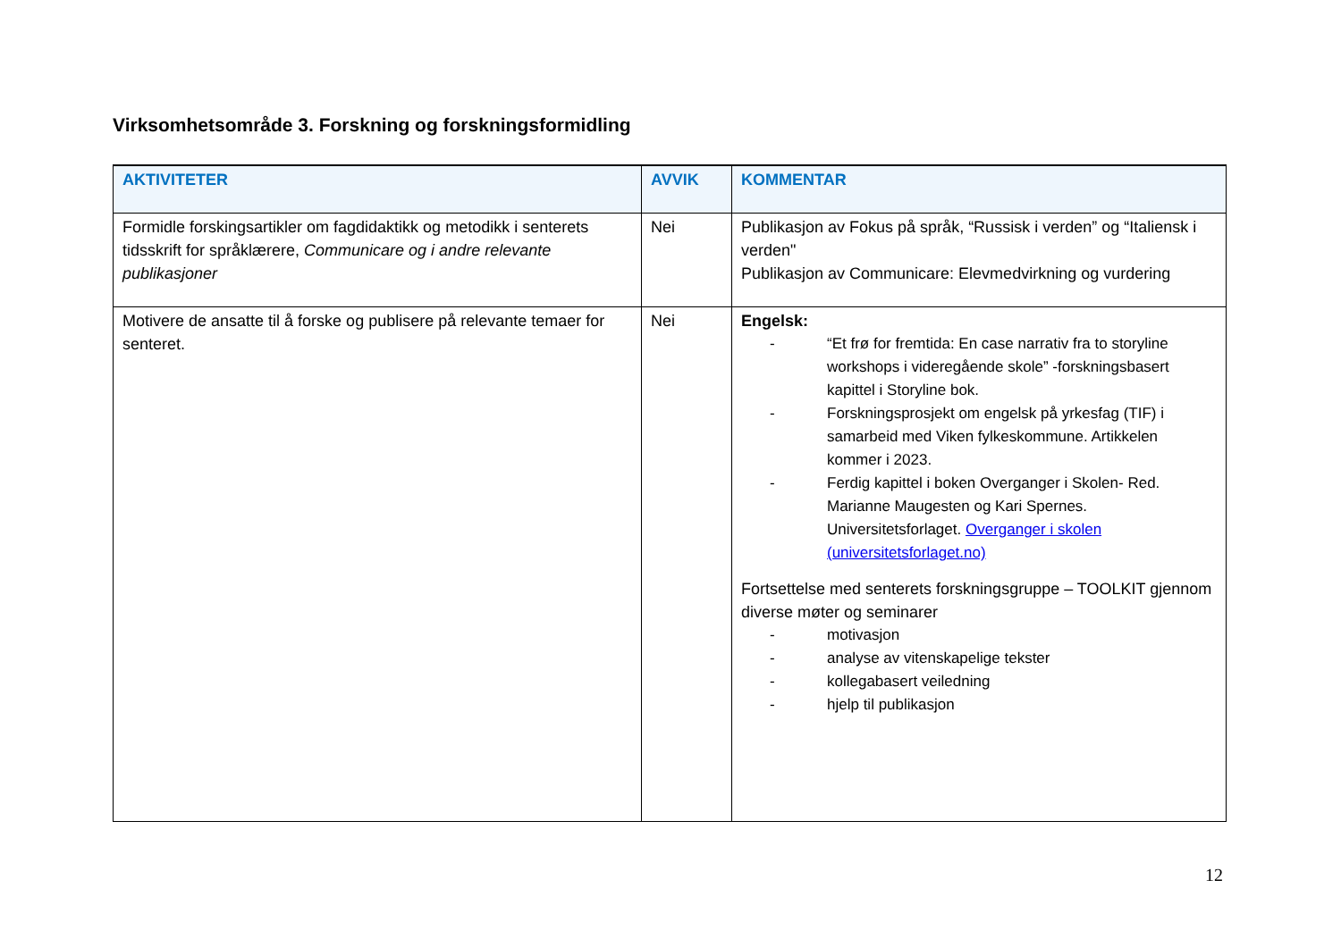Virksomhetsområde 3. Forskning og forskningsformidling
| AKTIVITETER | AVVIK | KOMMENTAR |
| --- | --- | --- |
| Formidle forskingsartikler om fagdidaktikk og metodikk i senterets tidsskrift for språklærere, Communicare og i andre relevante publikasjoner | Nei | Publikasjon av Fokus på språk, “Russisk i verden” og “Italiensk i verden" Publikasjon av Communicare: Elevmedvirkning og vurdering |
| Motivere de ansatte til å forske og publisere på relevante temaer for senteret. | Nei | Engelsk: - “Et frø for fremtida: En case narrativ fra to storyline workshops i videregående skole” -forskningsbasert kapittel i Storyline bok. - Forskningsprosjekt om engelsk på yrkesfag (TIF) i samarbeid med Viken fylkeskommune. Artikkelen kommer i 2023. - Ferdig kapittel i boken Overganger i Skolen- Red. Marianne Maugesten og Kari Spernes. Universitetsforlaget. Overganger i skolen (universitetsforlaget.no) Fortsettelse med senterets forskningsgruppe – TOOLKIT gjennom diverse møter og seminarer - motivasjon - analyse av vitenskapelige tekster - kollegabasert veiledning - hjelp til publikasjon |
12